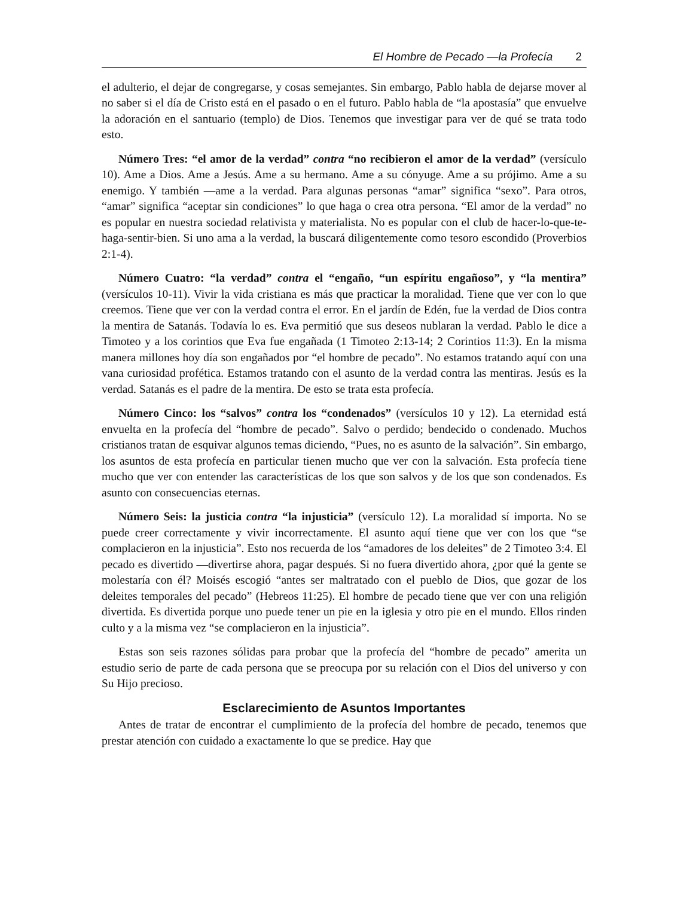El Hombre de Pecado —la Profecía 2
el adulterio, el dejar de congregarse, y cosas semejantes. Sin embargo, Pablo habla de dejarse mover al no saber si el día de Cristo está en el pasado o en el futuro. Pablo habla de “la apostasía” que envuelve la adoración en el santuario (templo) de Dios. Tenemos que investigar para ver de qué se trata todo esto.
Número Tres: “el amor de la verdad” contra “no recibieron el amor de la verdad” (versículo 10). Ame a Dios. Ame a Jesús. Ame a su hermano. Ame a su cónyuge. Ame a su prójimo. Ame a su enemigo. Y también —ame a la verdad. Para algunas personas “amar” significa “sexo”. Para otros, “amar” significa “aceptar sin condiciones” lo que haga o crea otra persona. “El amor de la verdad” no es popular en nuestra sociedad relativista y materialista. No es popular con el club de hacer-lo-que-te-haga-sentir-bien. Si uno ama a la verdad, la buscará diligentemente como tesoro escondido (Proverbios 2:1-4).
Número Cuatro: “la verdad” contra el “engaño, “un espíritu engañoso”, y “la mentira” (versículos 10-11). Vivir la vida cristiana es más que practicar la moralidad. Tiene que ver con lo que creemos. Tiene que ver con la verdad contra el error. En el jardín de Edén, fue la verdad de Dios contra la mentira de Satanás. Todavía lo es. Eva permitió que sus deseos nublaran la verdad. Pablo le dice a Timoteo y a los corintios que Eva fue engañada (1 Timoteo 2:13-14; 2 Corintios 11:3). En la misma manera millones hoy día son engañados por “el hombre de pecado”. No estamos tratando aquí con una vana curiosidad profética. Estamos tratando con el asunto de la verdad contra las mentiras. Jesús es la verdad. Satanás es el padre de la mentira. De esto se trata esta profecía.
Número Cinco: los “salvos” contra los “condenados” (versículos 10 y 12). La eternidad está envuelta en la profecía del “hombre de pecado”. Salvo o perdido; bendecido o condenado. Muchos cristianos tratan de esquivar algunos temas diciendo, “Pues, no es asunto de la salvación”. Sin embargo, los asuntos de esta profecía en particular tienen mucho que ver con la salvación. Esta profecía tiene mucho que ver con entender las características de los que son salvos y de los que son condenados. Es asunto con consecuencias eternas.
Número Seis: la justicia contra “la injusticia” (versículo 12). La moralidad sí importa. No se puede creer correctamente y vivir incorrectamente. El asunto aquí tiene que ver con los que “se complacieron en la injusticia”. Esto nos recuerda de los “amadores de los deleites” de 2 Timoteo 3:4. El pecado es divertido —divertirse ahora, pagar después. Si no fuera divertido ahora, ¿por qué la gente se molestaría con él? Moisés escogió “antes ser maltratado con el pueblo de Dios, que gozar de los deleites temporales del pecado” (Hebreos 11:25). El hombre de pecado tiene que ver con una religión divertida. Es divertida porque uno puede tener un pie en la iglesia y otro pie en el mundo. Ellos rinden culto y a la misma vez “se complacieron en la injusticia”.
Estas son seis razones sólidas para probar que la profecía del “hombre de pecado” amerita un estudio serio de parte de cada persona que se preocupa por su relación con el Dios del universo y con Su Hijo precioso.
Esclarecimiento de Asuntos Importantes
Antes de tratar de encontrar el cumplimiento de la profecía del hombre de pecado, tenemos que prestar atención con cuidado a exactamente lo que se predice. Hay que